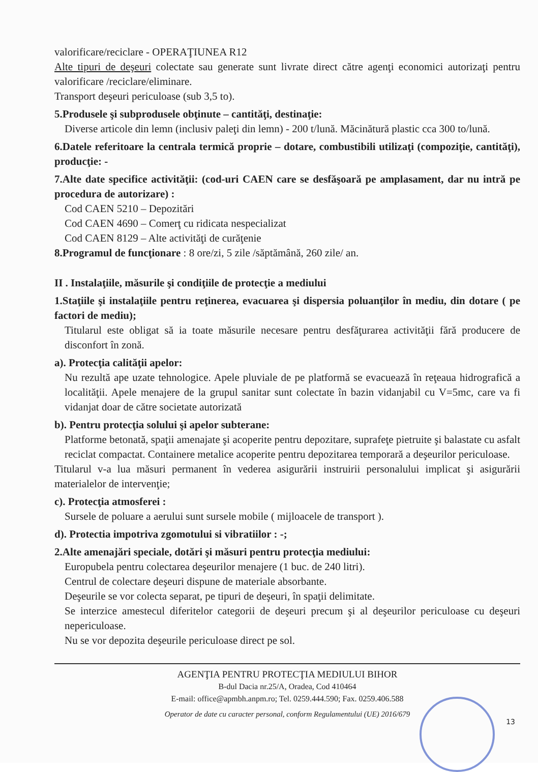valorificare/reciclare - OPERAŢIUNEA R12
Alte tipuri de deşeuri colectate sau generate sunt livrate direct către agenţi economici autorizaţi pentru valorificare /reciclare/eliminare.
Transport deşeuri periculoase (sub 3,5 to).
5.Produsele şi subprodusele obţinute – cantităţi, destinaţie:
Diverse articole din lemn (inclusiv paleţi din lemn) - 200 t/lună. Măcinătură plastic cca 300 to/lună.
6.Datele referitoare la centrala termică proprie – dotare, combustibili utilizaţi (compoziţie, cantităţi), producţie: -
7.Alte date specifice activităţii: (cod-uri CAEN care se desfăşoară pe amplasament, dar nu intră pe procedura de autorizare) :
Cod CAEN 5210 – Depozitări
Cod CAEN 4690 – Comerţ cu ridicata nespecializat
Cod CAEN 8129 – Alte activităţi de curăţenie
8.Programul de funcţionare : 8 ore/zi, 5 zile /săptămână, 260 zile/ an.
II . Instalaţiile, măsurile şi condiţiile de protecţie a mediului
1.Staţiile şi instalaţiile pentru reţinerea, evacuarea şi dispersia poluanţilor în mediu, din dotare ( pe factori de mediu);
Titularul este obligat să ia toate măsurile necesare pentru desfăţurarea activităţii fără producere de disconfort în zonă.
a). Protecţia calităţii apelor:
Nu rezultă ape uzate tehnologice. Apele pluviale de pe platformă se evacuează în reţeaua hidrografică a localităţii. Apele menajere de la grupul sanitar sunt colectate în bazin vidanjabil cu V=5mc, care va fi vidanjat doar de către societate autorizată
b). Pentru protecţia solului şi apelor subterane:
Platforme betonată, spaţii amenajate şi acoperite pentru depozitare, suprafeţe pietruite şi balastate cu asfalt reciclat compactat. Containere metalice acoperite pentru depozitarea temporară a deşeurilor periculoase.
Titularul v-a lua măsuri permanent în vederea asigurării instruirii personalului implicat şi asigurării materialelor de intervenţie;
c). Protecţia atmosferei :
Sursele de poluare a aerului sunt sursele mobile ( mijloacele de transport ).
d). Protectia impotriva zgomotului si vibratiilor : -;
2.Alte amenajări speciale, dotări şi măsuri pentru protecţia mediului:
Europubela pentru colectarea deşeurilor menajere (1 buc. de 240 litri).
Centrul de colectare deşeuri dispune de materiale absorbante.
Deşeurile se vor colecta separat, pe tipuri de deşeuri, în spaţii delimitate.
Se interzice amestecul diferitelor categorii de deşeuri precum şi al deşeurilor periculoase cu deşeuri nepericuloase.
Nu se vor depozita deşeurile periculoase direct pe sol.
AGENŢIA PENTRU PROTECŢIA MEDIULUI BIHOR
B-dul Dacia nr.25/A, Oradea, Cod 410464
E-mail: office@apmbh.anpm.ro; Tel. 0259.444.590; Fax. 0259.406.588
Operator de date cu caracter personal, conform Regulamentului (UE) 2016/679
13